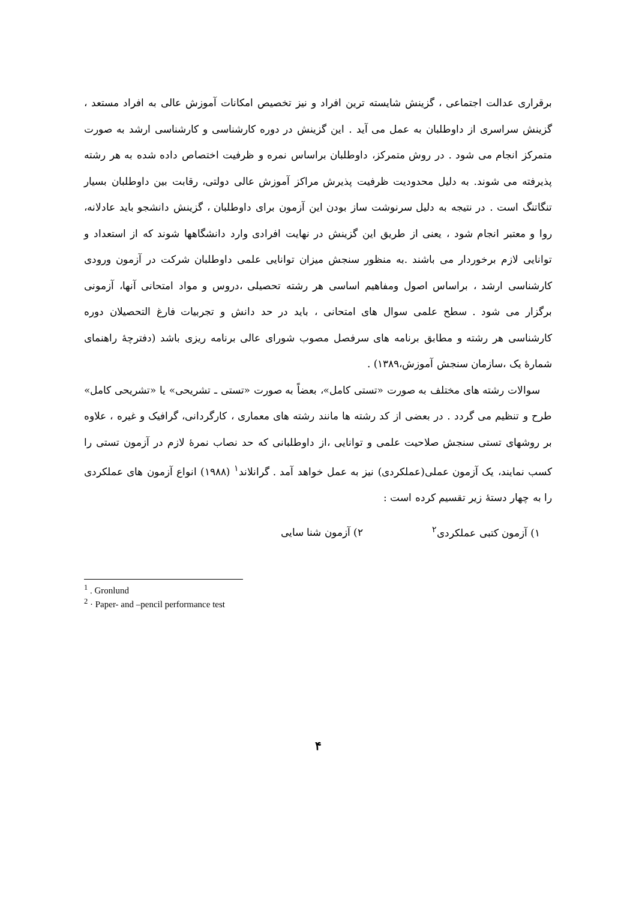برقراری عدالت اجتماعی ، گزینش شایسته ترین افراد و نیز تخصیص امکانات آموزش عالی به افراد مستعد ، گزینش سراسری از داوطلبان به عمل می آید . این گزینش در دوره کارشناسی و کارشناسی ارشد به صورت متمرکز انجام می شود . در روش متمرکز، داوطلبان براساس نمره و ظرفیت اختصاص داده شده به هر رشته پذیرفته می شوند. به دلیل محدودیت ظرفیت پذیرش مراکز آموزش عالی دولتی، رقابت بین داوطلبان بسیار تنگاتنگ است . در نتیجه به دلیل سرنوشت ساز بودن این آزمون برای داوطلبان ، گزینش دانشجو باید عادلانه، روا و معتبر انجام شود ، یعنی از طریق این گزینش در نهایت افرادی وارد دانشگاهها شوند که از استعداد و توانایی لازم برخوردار می باشند .به منظور سنجش میزان توانایی علمی داوطلبان شرکت در آزمون ورودی کارشناسی ارشد ، براساس اصول ومفاهیم اساسی هر رشته تحصیلی ،دروس و مواد امتحانی آنها، آزمونی برگزار می شود . سطح علمی سوال های امتحانی ، باید در حد دانش و تجربیات فارغ التحصیلان دوره کارشناسی هر رشته و مطابق برنامه های سرفصل مصوب شورای عالی برنامه ریزی باشد (دفترچهٔ راهنمای شمارهٔ یک ،سازمان سنجش آموزش،۱۳۸۹) .
سوالات رشته های مختلف به صورت «تستی کامل»، بعضاً به صورت «تستی ـ تشریحی» یا «تشریحی کامل» طرح و تنظیم می گردد . در بعضی از کد رشته ها مانند رشته های معماری ، کارگردانی، گرافیک و غیره ، علاوه بر روشهای تستی سنجش صلاحیت علمی و توانایی ،از داوطلبانی که حد نصاب نمرهٔ لازم در آزمون تستی را کسب نمایند، یک آزمون عملی(عملکردی) نیز به عمل خواهد آمد . گرانلاند<sup>۱</sup> (۱۹۸۸) انواع آزمون های عملکردی را به چهار دستهٔ زیر تقسیم کرده است :
۱) آزمون کتبی عملکردی<sup>۲</sup> ۲) آزمون شنا سایی
<sup>1</sup> . Gronlund
<sup>2</sup> · Paper- and –pencil performance test
۴